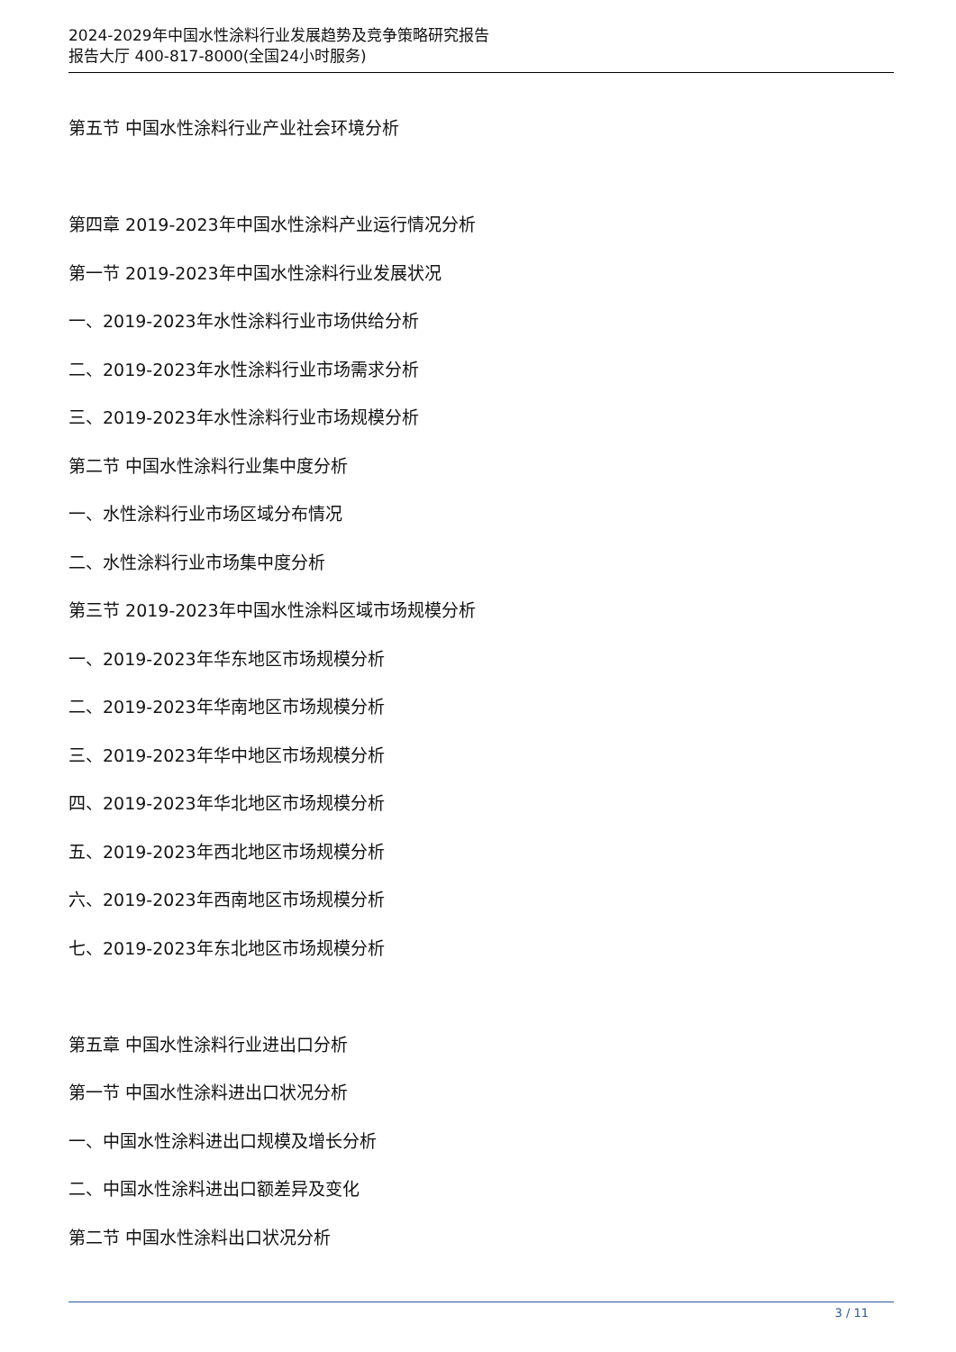2024-2029年中国水性涂料行业发展趋势及竞争策略研究报告
报告大厅 400-817-8000(全国24小时服务)
第五节 中国水性涂料行业产业社会环境分析
第四章 2019-2023年中国水性涂料产业运行情况分析
第一节 2019-2023年中国水性涂料行业发展状况
一、2019-2023年水性涂料行业市场供给分析
二、2019-2023年水性涂料行业市场需求分析
三、2019-2023年水性涂料行业市场规模分析
第二节 中国水性涂料行业集中度分析
一、水性涂料行业市场区域分布情况
二、水性涂料行业市场集中度分析
第三节 2019-2023年中国水性涂料区域市场规模分析
一、2019-2023年华东地区市场规模分析
二、2019-2023年华南地区市场规模分析
三、2019-2023年华中地区市场规模分析
四、2019-2023年华北地区市场规模分析
五、2019-2023年西北地区市场规模分析
六、2019-2023年西南地区市场规模分析
七、2019-2023年东北地区市场规模分析
第五章 中国水性涂料行业进出口分析
第一节 中国水性涂料进出口状况分析
一、中国水性涂料进出口规模及增长分析
二、中国水性涂料进出口额差异及变化
第二节 中国水性涂料出口状况分析
3 / 11